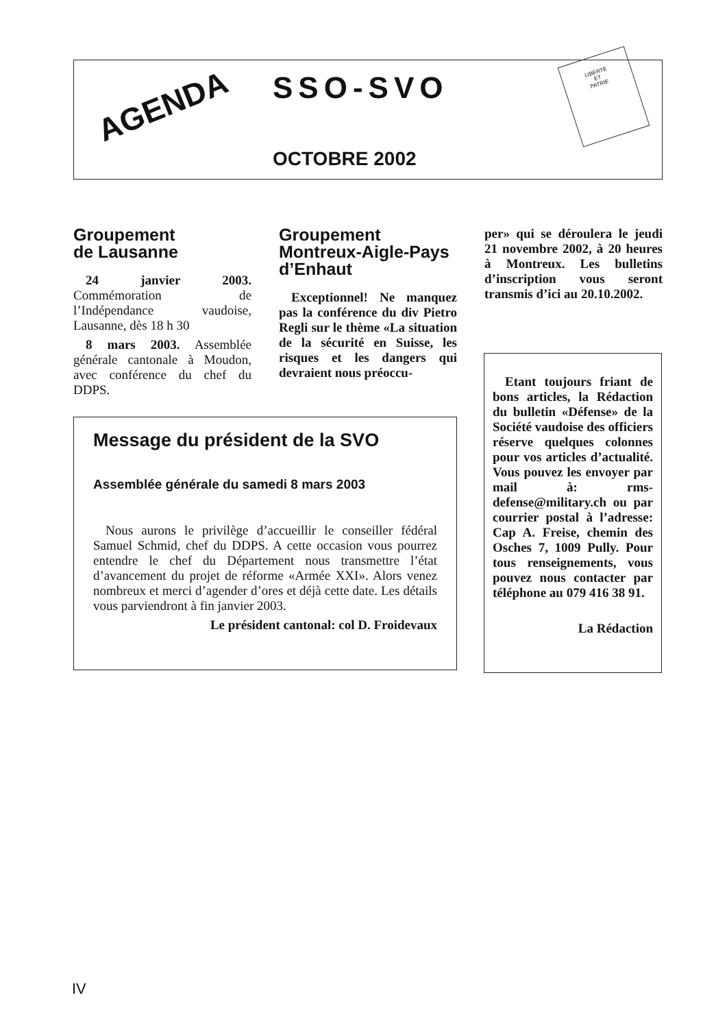AGENDA SSO-SVO
OCTOBRE 2002
LIBERTÉ
ET
PATRIE
Groupement
de Lausanne
24 janvier 2003. Commémoration de l’Indépendance vaudoise, Lausanne, dès 18 h 30
8 mars 2003. Assemblée générale cantonale à Moudon, avec conférence du chef du DDPS.
Groupement Montreux-Aigle-Pays d’Enhaut
Exceptionnel! Ne manquez pas la conférence du div Pietro Regli sur le thème «La situation de la sécurité en Suisse, les risques et les dangers qui devraient nous préoccu-
per» qui se déroulera le jeudi 21 novembre 2002, à 20 heures à Montreux. Les bulletins d’inscription vous seront transmis d’ici au 20.10.2002.
Message du président de la SVO
Assemblée générale du samedi 8 mars 2003
Nous aurons le privilège d’accueillir le conseiller fédéral Samuel Schmid, chef du DDPS. A cette occasion vous pourrez entendre le chef du Département nous transmettre l’état d’avancement du projet de réforme «Armée XXI». Alors venez nombreux et merci d’agender d’ores et déjà cette date. Les détails vous parviendront à fin janvier 2003.
Le président cantonal: col D. Froidevaux
Etant toujours friant de bons articles, la Rédaction du bulletin «Défense» de la Société vaudoise des officiers réserve quelques colonnes pour vos articles d’actualité. Vous pouvez les envoyer par mail à: rms-defense@military.ch ou par courrier postal à l’adresse: Cap A. Freise, chemin des Osches 7, 1009 Pully. Pour tous renseignements, vous pouvez nous contacter par téléphone au 079 416 38 91.
La Rédaction
IV